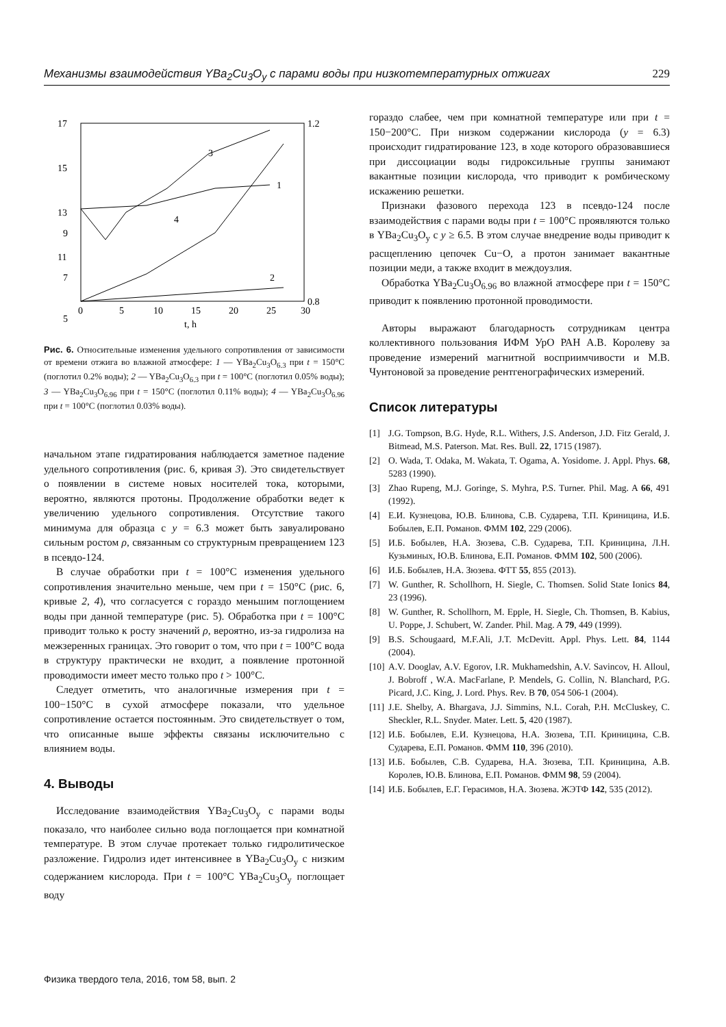Механизмы взаимодействия YBa<sub>2</sub>Cu<sub>3</sub>O<sub>y</sub> с парами воды при низкотемпературных отжигах 229
17
15
13
11
9
7
5
1.2
0.8
0
5
10
15
20
25
30
t, h
3
1
4
2
Рис. 6. Относительные изменения удельного сопротивления от зависимости от времени отжига во влажной атмосфере: 1 — YBa<sub>2</sub>Cu<sub>3</sub>O<sub>6.3</sub> при t = 150°C (поглотил 0.2% воды); 2 — YBa<sub>2</sub>Cu<sub>3</sub>O<sub>6.3</sub> при t = 100°C (поглотил 0.05% воды); 3 — YBa<sub>2</sub>Cu<sub>3</sub>O<sub>6.96</sub> при t = 150°C (поглотил 0.11% воды); 4 — YBa<sub>2</sub>Cu<sub>3</sub>O<sub>6.96</sub> при t = 100°C (поглотил 0.03% воды).
начальном этапе гидратирования наблюдается заметное падение удельного сопротивления (рис. 6, кривая 3). Это свидетельствует о появлении в системе новых носителей тока, которыми, вероятно, являются протоны. Продолжение обработки ведет к увеличению удельного сопротивления. Отсутствие такого минимума для образца с y = 6.3 может быть завуалировано сильным ростом ρ, связанным со структурным превращением 123 в псевдо-124.
В случае обработки при t = 100°C изменения удельного сопротивления значительно меньше, чем при t = 150°C (рис. 6, кривые 2, 4), что согласуется с гораздо меньшим поглощением воды при данной температуре (рис. 5). Обработка при t = 100°C приводит только к росту значений ρ, вероятно, из-за гидролиза на межзеренных границах. Это говорит о том, что при t = 100°C вода в структуру практически не входит, а появление протонной проводимости имеет место только про t > 100°C.
Следует отметить, что аналогичные измерения при t = 100−150°C в сухой атмосфере показали, что удельное сопротивление остается постоянным. Это свидетельствует о том, что описанные выше эффекты связаны исключительно с влиянием воды.
4. Выводы
Исследование взаимодействия YBa<sub>2</sub>Cu<sub>3</sub>O<sub>y</sub> с парами воды показало, что наиболее сильно вода поглощается при комнатной температуре. В этом случае протекает только гидролитическое разложение. Гидролиз идет интенсивнее в YBa<sub>2</sub>Cu<sub>3</sub>O<sub>y</sub> с низким содержанием кислорода. При t = 100°C YBa<sub>2</sub>Cu<sub>3</sub>O<sub>y</sub> поглощает воду
гораздо слабее, чем при комнатной температуре или при t = 150−200°C. При низком содержании кислорода (y = 6.3) происходит гидратирование 123, в ходе которого образовавшиеся при диссоциации воды гидроксильные группы занимают вакантные позиции кислорода, что приводит к ромбическому искажению решетки.
Признаки фазового перехода 123 в псевдо-124 после взаимодействия с парами воды при t = 100°C проявляются только в YBa<sub>2</sub>Cu<sub>3</sub>O<sub>y</sub> с y ≥ 6.5. В этом случае внедрение воды приводит к расщеплению цепочек Cu−O, а протон занимает вакантные позиции меди, а также входит в междоузлия.
Обработка YBa<sub>2</sub>Cu<sub>3</sub>O<sub>6.96</sub> во влажной атмосфере при t = 150°C приводит к появлению протонной проводимости.
Авторы выражают благодарность сотрудникам центра коллективного пользования ИФМ УрО РАН А.В. Королеву за проведение измерений магнитной восприимчивости и М.В. Чунтоновой за проведение рентгенографических измерений.
Список литературы
[1] J.G. Tompson, B.G. Hyde, R.L. Withers, J.S. Anderson, J.D. Fitz Gerald, J. Bitmead, M.S. Paterson. Mat. Res. Bull. 22, 1715 (1987).
[2] O. Wada, T. Odaka, M. Wakata, T. Ogama, A. Yosidome. J. Appl. Phys. 68, 5283 (1990).
[3] Zhao Rupeng, M.J. Goringe, S. Myhra, P.S. Turner. Phil. Mag. A 66, 491 (1992).
[4] Е.И. Кузнецова, Ю.В. Блинова, С.В. Сударева, Т.П. Криницина, И.Б. Бобылев, Е.П. Романов. ФММ 102, 229 (2006).
[5] И.Б. Бобылев, Н.А. Зюзева, С.В. Сударева, Т.П. Криницина, Л.Н. Кузьминых, Ю.В. Блинова, Е.П. Романов. ФММ 102, 500 (2006).
[6] И.Б. Бобылев, Н.А. Зюзева. ФТТ 55, 855 (2013).
[7] W. Gunther, R. Schollhorn, H. Siegle, C. Thomsen. Solid State Ionics 84, 23 (1996).
[8] W. Gunther, R. Schollhorn, M. Epple, H. Siegle, Ch. Thomsen, B. Kabius, U. Poppe, J. Schubert, W. Zander. Phil. Mag. A 79, 449 (1999).
[9] B.S. Schougaard, M.F.Ali, J.T. McDevitt. Appl. Phys. Lett. 84, 1144 (2004).
[10] A.V. Dooglav, A.V. Egorov, I.R. Mukhamedshin, A.V. Savincov, H. Alloul, J. Bobroff , W.A. MacFarlane, P. Mendels, G. Collin, N. Blanchard, P.G. Picard, J.C. King, J. Lord. Phys. Rev. B 70, 054 506-1 (2004).
[11] J.E. Shelby, A. Bhargava, J.J. Simmins, N.L. Corah, P.H. McCluskey, C. Sheckler, R.L. Snyder. Mater. Lett. 5, 420 (1987).
[12] И.Б. Бобылев, Е.И. Кузнецова, Н.А. Зюзева, Т.П. Криницина, С.В. Сударева, Е.П. Романов. ФММ 110, 396 (2010).
[13] И.Б. Бобылев, С.В. Сударева, Н.А. Зюзева, Т.П. Криницина, А.В. Королев, Ю.В. Блинова, Е.П. Романов. ФММ 98, 59 (2004).
[14] И.Б. Бобылев, Е.Г. Герасимов, Н.А. Зюзева. ЖЭТФ 142, 535 (2012).
Физика твердого тела, 2016, том 58, вып. 2